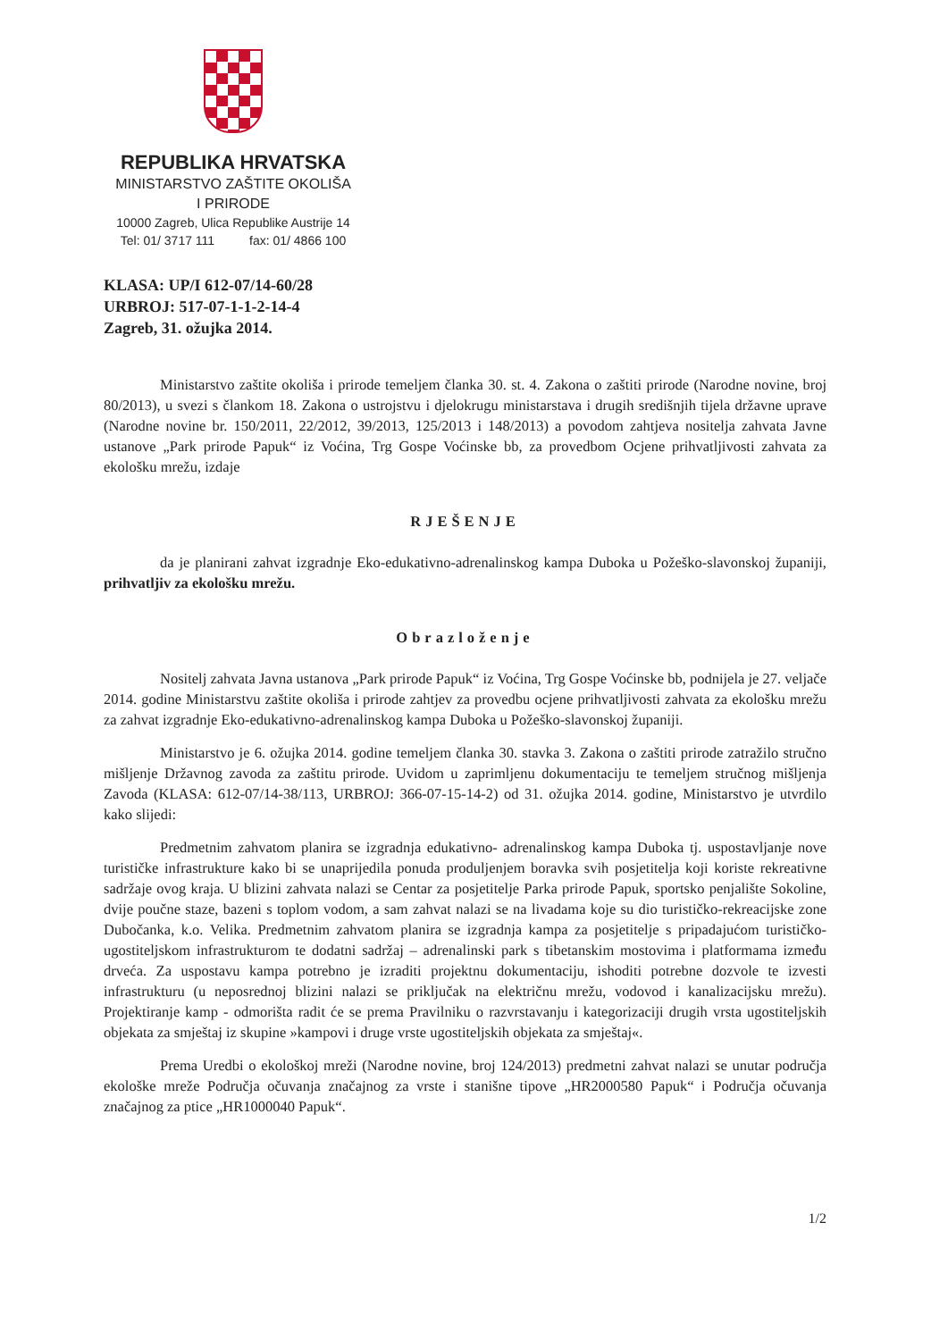REPUBLIKA HRVATSKA
MINISTARSTVO ZAŠTITE OKOLIŠA
I PRIRODE
10000 Zagreb, Ulica Republike Austrije 14
Tel: 01/ 3717 111 fax: 01/ 4866 100
KLASA: UP/I 612-07/14-60/28
URBROJ: 517-07-1-1-2-14-4
Zagreb, 31. ožujka 2014.
Ministarstvo zaštite okoliša i prirode temeljem članka 30. st. 4. Zakona o zaštiti prirode (Narodne novine, broj 80/2013), u svezi s člankom 18. Zakona o ustrojstvu i djelokrugu ministarstava i drugih središnjih tijela državne uprave (Narodne novine br. 150/2011, 22/2012, 39/2013, 125/2013 i 148/2013) a povodom zahtjeva nositelja zahvata Javne ustanove „Park prirode Papuk“ iz Voćina, Trg Gospe Voćinske bb, za provedbom Ocjene prihvatljivosti zahvata za ekološku mrežu, izdaje
RJEŠENJE
da je planirani zahvat izgradnje Eko-edukativno-adrenalinskog kampa Duboka u Požeško-slavonskoj županiji, prihvatljiv za ekološku mrežu.
Obrazloženje
Nositelj zahvata Javna ustanova „Park prirode Papuk“ iz Voćina, Trg Gospe Voćinske bb, podnijela je 27. veljače 2014. godine Ministarstvu zaštite okoliša i prirode zahtjev za provedbu ocjene prihvatljivosti zahvata za ekološku mrežu za zahvat izgradnje Eko-edukativno-adrenalinskog kampa Duboka u Požeško-slavonskoj županiji.
Ministarstvo je 6. ožujka 2014. godine temeljem članka 30. stavka 3. Zakona o zaštiti prirode zatražilo stručno mišljenje Državnog zavoda za zaštitu prirode. Uvidom u zaprimljenu dokumentaciju te temeljem stručnog mišljenja Zavoda (KLASA: 612-07/14-38/113, URBROJ: 366-07-15-14-2) od 31. ožujka 2014. godine, Ministarstvo je utvrdilo kako slijedi:
Predmetnim zahvatom planira se izgradnja edukativno- adrenalinskog kampa Duboka tj. uspostavljanje nove turističke infrastrukture kako bi se unaprijedila ponuda produljenjem boravka svih posjetitelja koji koriste rekreativne sadržaje ovog kraja. U blizini zahvata nalazi se Centar za posjetitelje Parka prirode Papuk, sportsko penjalište Sokoline, dvije poučne staze, bazeni s toplom vodom, a sam zahvat nalazi se na livadama koje su dio turističko-rekreacijske zone Dubočanka, k.o. Velika. Predmetnim zahvatom planira se izgradnja kampa za posjetitelje s pripadajućom turističko-ugostiteljskom infrastrukturom te dodatni sadržaj – adrenalinski park s tibetanskim mostovima i platformama između drveća. Za uspostavu kampa potrebno je izraditi projektnu dokumentaciju, ishoditi potrebne dozvole te izvesti infrastrukturu (u neposrednoj blizini nalazi se priključak na električnu mrežu, vodovod i kanalizacijsku mrežu). Projektiranje kamp - odmorišta radit će se prema Pravilniku o razvrstavanju i kategorizaciji drugih vrsta ugostiteljskih objekata za smještaj iz skupine »kampovi i druge vrste ugostiteljskih objekata za smještaj«.
Prema Uredbi o ekološkoj mreži (Narodne novine, broj 124/2013) predmetni zahvat nalazi se unutar područja ekološke mreže Područja očuvanja značajnog za vrste i stanišne tipove „HR2000580 Papuk“ i Područja očuvanja značajnog za ptice „HR1000040 Papuk“.
1/2